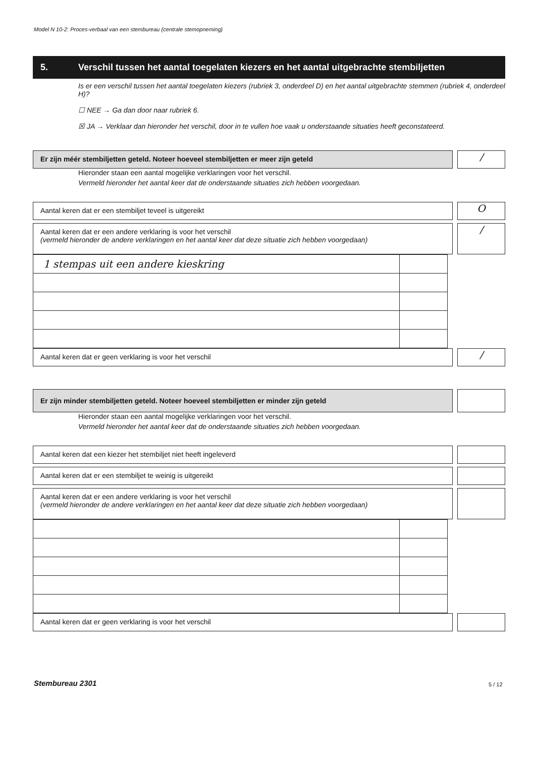Model N 10-2: Proces-verbaal van een stembureau (centrale stemopneming)
5. Verschil tussen het aantal toegelaten kiezers en het aantal uitgebrachte stembiljetten
Is er een verschil tussen het aantal toegelaten kiezers (rubriek 3, onderdeel D) en het aantal uitgebrachte stemmen (rubriek 4, onderdeel H)?
☐ NEE → Ga dan door naar rubriek 6.
☒ JA → Verklaar dan hieronder het verschil, door in te vullen hoe vaak u onderstaande situaties heeft geconstateerd.
Er zijn méér stembiljetten geteld. Noteer hoeveel stembiljetten er meer zijn geteld
/
Hieronder staan een aantal mogelijke verklaringen voor het verschil.
Vermeld hieronder het aantal keer dat de onderstaande situaties zich hebben voorgedaan.
Aantal keren dat er een stembiljet teveel is uitgereikt
O
Aantal keren dat er een andere verklaring is voor het verschil
(vermeld hieronder de andere verklaringen en het aantal keer dat deze situatie zich hebben voorgedaan)
/
| 1 stempas uit een andere kieskring | |
Aantal keren dat er geen verklaring is voor het verschil
/
Er zijn minder stembiljetten geteld. Noteer hoeveel stembiljetten er minder zijn geteld
Hieronder staan een aantal mogelijke verklaringen voor het verschil.
Vermeld hieronder het aantal keer dat de onderstaande situaties zich hebben voorgedaan.
Aantal keren dat een kiezer het stembiljet niet heeft ingeleverd
Aantal keren dat er een stembiljet te weinig is uitgereikt
Aantal keren dat er een andere verklaring is voor het verschil
(vermeld hieronder de andere verklaringen en het aantal keer dat deze situatie zich hebben voorgedaan)
Aantal keren dat er geen verklaring is voor het verschil
Stembureau 2301 5 / 12